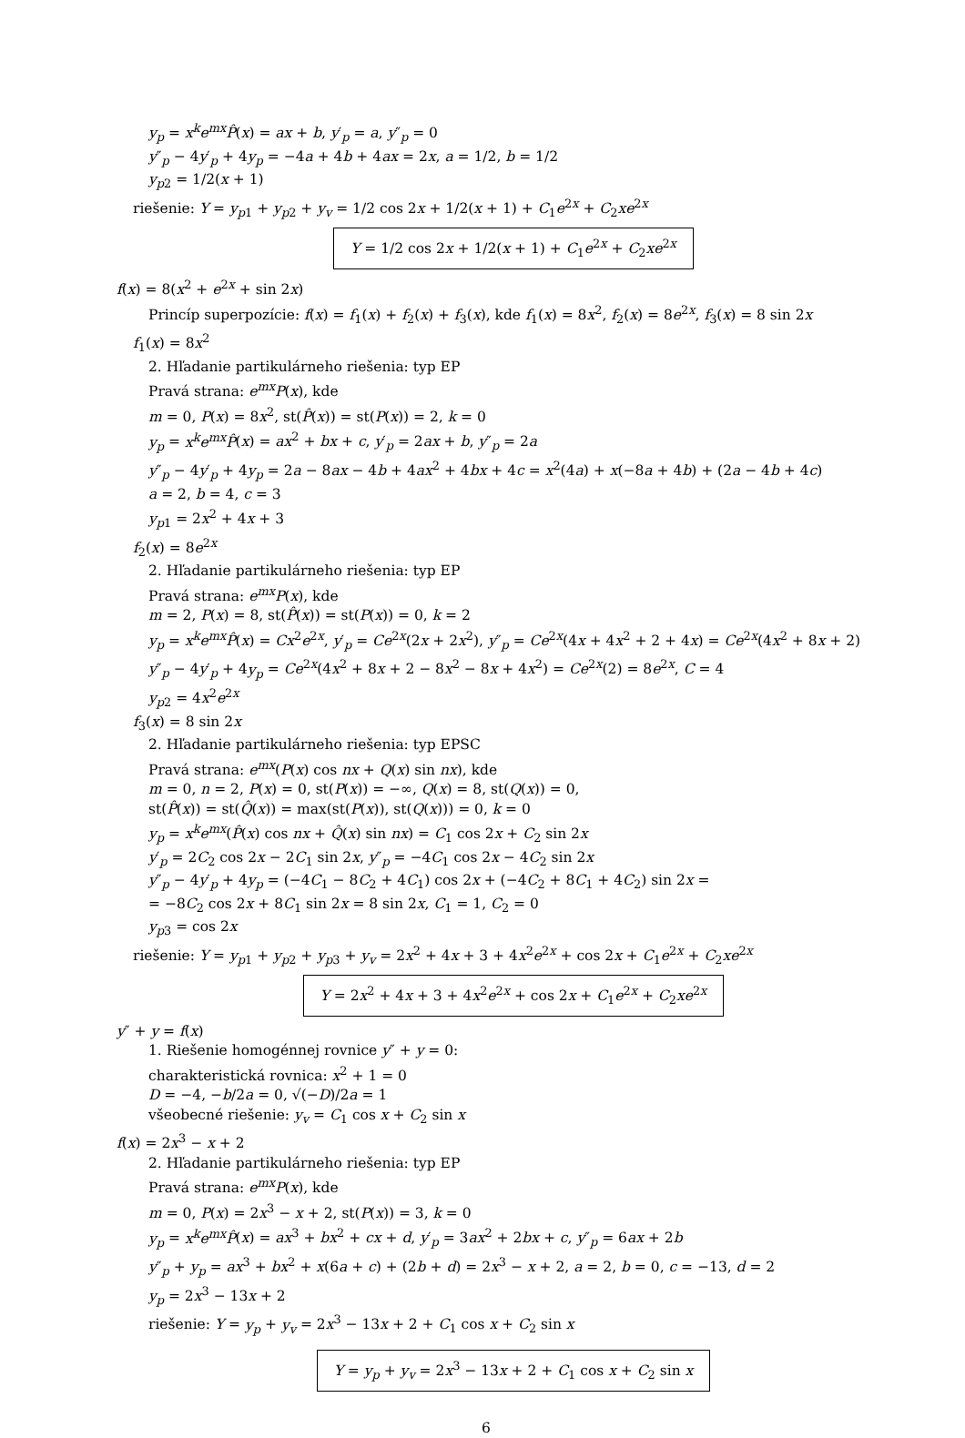y<sub>p</sub> = x<sup>k</sup>e<sup>mx</sup>P̂(x) = ax + b, y′<sub>p</sub> = a, y″<sub>p</sub> = 0
y″<sub>p</sub> − 4y′<sub>p</sub> + 4y<sub>p</sub> = −4a + 4b + 4ax = 2x, a = 1/2, b = 1/2
y<sub>p2</sub> = 1/2(x + 1)
riešenie: Y = y<sub>p1</sub> + y<sub>p2</sub> + y<sub>v</sub> = 1/2 cos 2x + 1/2(x + 1) + C<sub>1</sub>e<sup>2x</sup> + C<sub>2</sub>xe<sup>2x</sup>
Y = 1/2 cos 2x + 1/2(x + 1) + C<sub>1</sub>e<sup>2x</sup> + C<sub>2</sub>xe<sup>2x</sup>
f(x) = 8(x<sup>2</sup> + e<sup>2x</sup> + sin 2x)
Princíp superpozície: f(x) = f<sub>1</sub>(x) + f<sub>2</sub>(x) + f<sub>3</sub>(x), kde f<sub>1</sub>(x) = 8x<sup>2</sup>, f<sub>2</sub>(x) = 8e<sup>2x</sup>, f<sub>3</sub>(x) = 8 sin 2x
f<sub>1</sub>(x) = 8x<sup>2</sup>
2. Hľadanie partikulárneho riešenia: typ EP
Pravá strana: e<sup>mx</sup>P(x), kde
m = 0, P(x) = 8x<sup>2</sup>, st(P̂(x)) = st(P(x)) = 2, k = 0
y<sub>p</sub> = x<sup>k</sup>e<sup>mx</sup>P̂(x) = ax<sup>2</sup> + bx + c, y′<sub>p</sub> = 2ax + b, y″<sub>p</sub> = 2a
y″<sub>p</sub> − 4y′<sub>p</sub> + 4y<sub>p</sub> = 2a − 8ax − 4b + 4ax<sup>2</sup> + 4bx + 4c = x<sup>2</sup>(4a) + x(−8a + 4b) + (2a − 4b + 4c)
a = 2, b = 4, c = 3
y<sub>p1</sub> = 2x<sup>2</sup> + 4x + 3
f<sub>2</sub>(x) = 8e<sup>2x</sup>
2. Hľadanie partikulárneho riešenia: typ EP
Pravá strana: e<sup>mx</sup>P(x), kde
m = 2, P(x) = 8, st(P̂(x)) = st(P(x)) = 0, k = 2
y<sub>p</sub> = x<sup>k</sup>e<sup>mx</sup>P̂(x) = Cx<sup>2</sup>e<sup>2x</sup>, y′<sub>p</sub> = Ce<sup>2x</sup>(2x + 2x<sup>2</sup>), y″<sub>p</sub> = Ce<sup>2x</sup>(4x + 4x<sup>2</sup> + 2 + 4x) = Ce<sup>2x</sup>(4x<sup>2</sup> + 8x + 2)
y″<sub>p</sub> − 4y′<sub>p</sub> + 4y<sub>p</sub> = Ce<sup>2x</sup>(4x<sup>2</sup> + 8x + 2 − 8x<sup>2</sup> − 8x + 4x<sup>2</sup>) = Ce<sup>2x</sup>(2) = 8e<sup>2x</sup>, C = 4
y<sub>p2</sub> = 4x<sup>2</sup>e<sup>2x</sup>
f<sub>3</sub>(x) = 8 sin 2x
2. Hľadanie partikulárneho riešenia: typ EPSC
Pravá strana: e<sup>mx</sup>(P(x) cos nx + Q(x) sin nx), kde
m = 0, n = 2, P(x) = 0, st(P(x)) = −∞, Q(x) = 8, st(Q(x)) = 0,
st(P̂(x)) = st(Q̂(x)) = max(st(P(x)), st(Q(x))) = 0, k = 0
y<sub>p</sub> = x<sup>k</sup>e<sup>mx</sup>(P̂(x) cos nx + Q̂(x) sin nx) = C<sub>1</sub> cos 2x + C<sub>2</sub> sin 2x
y′<sub>p</sub> = 2C<sub>2</sub> cos 2x − 2C<sub>1</sub> sin 2x, y″<sub>p</sub> = −4C<sub>1</sub> cos 2x − 4C<sub>2</sub> sin 2x
y″<sub>p</sub> − 4y′<sub>p</sub> + 4y<sub>p</sub> = (−4C<sub>1</sub> − 8C<sub>2</sub> + 4C<sub>1</sub>) cos 2x + (−4C<sub>2</sub> + 8C<sub>1</sub> + 4C<sub>2</sub>) sin 2x =
= −8C<sub>2</sub> cos 2x + 8C<sub>1</sub> sin 2x = 8 sin 2x, C<sub>1</sub> = 1, C<sub>2</sub> = 0
y<sub>p3</sub> = cos 2x
riešenie: Y = y<sub>p1</sub> + y<sub>p2</sub> + y<sub>p3</sub> + y<sub>v</sub> = 2x<sup>2</sup> + 4x + 3 + 4x<sup>2</sup>e<sup>2x</sup> + cos 2x + C<sub>1</sub>e<sup>2x</sup> + C<sub>2</sub>xe<sup>2x</sup>
Y = 2x<sup>2</sup> + 4x + 3 + 4x<sup>2</sup>e<sup>2x</sup> + cos 2x + C<sub>1</sub>e<sup>2x</sup> + C<sub>2</sub>xe<sup>2x</sup>
y″ + y = f(x)
1. Riešenie homogénnej rovnice y″ + y = 0:
charakteristická rovnica: x<sup>2</sup> + 1 = 0
D = −4, −b/2a = 0, √(−D)/2a = 1
všeobecné riešenie: y<sub>v</sub> = C<sub>1</sub> cos x + C<sub>2</sub> sin x
f(x) = 2x<sup>3</sup> − x + 2
2. Hľadanie partikulárneho riešenia: typ EP
Pravá strana: e<sup>mx</sup>P(x), kde
m = 0, P(x) = 2x<sup>3</sup> − x + 2, st(P(x)) = 3, k = 0
y<sub>p</sub> = x<sup>k</sup>e<sup>mx</sup>P̂(x) = ax<sup>3</sup> + bx<sup>2</sup> + cx + d, y′<sub>p</sub> = 3ax<sup>2</sup> + 2bx + c, y″<sub>p</sub> = 6ax + 2b
y″<sub>p</sub> + y<sub>p</sub> = ax<sup>3</sup> + bx<sup>2</sup> + x(6a + c) + (2b + d) = 2x<sup>3</sup> − x + 2, a = 2, b = 0, c = −13, d = 2
y<sub>p</sub> = 2x<sup>3</sup> − 13x + 2
riešenie: Y = y<sub>p</sub> + y<sub>v</sub> = 2x<sup>3</sup> − 13x + 2 + C<sub>1</sub> cos x + C<sub>2</sub> sin x
Y = y<sub>p</sub> + y<sub>v</sub> = 2x<sup>3</sup> − 13x + 2 + C<sub>1</sub> cos x + C<sub>2</sub> sin x
6